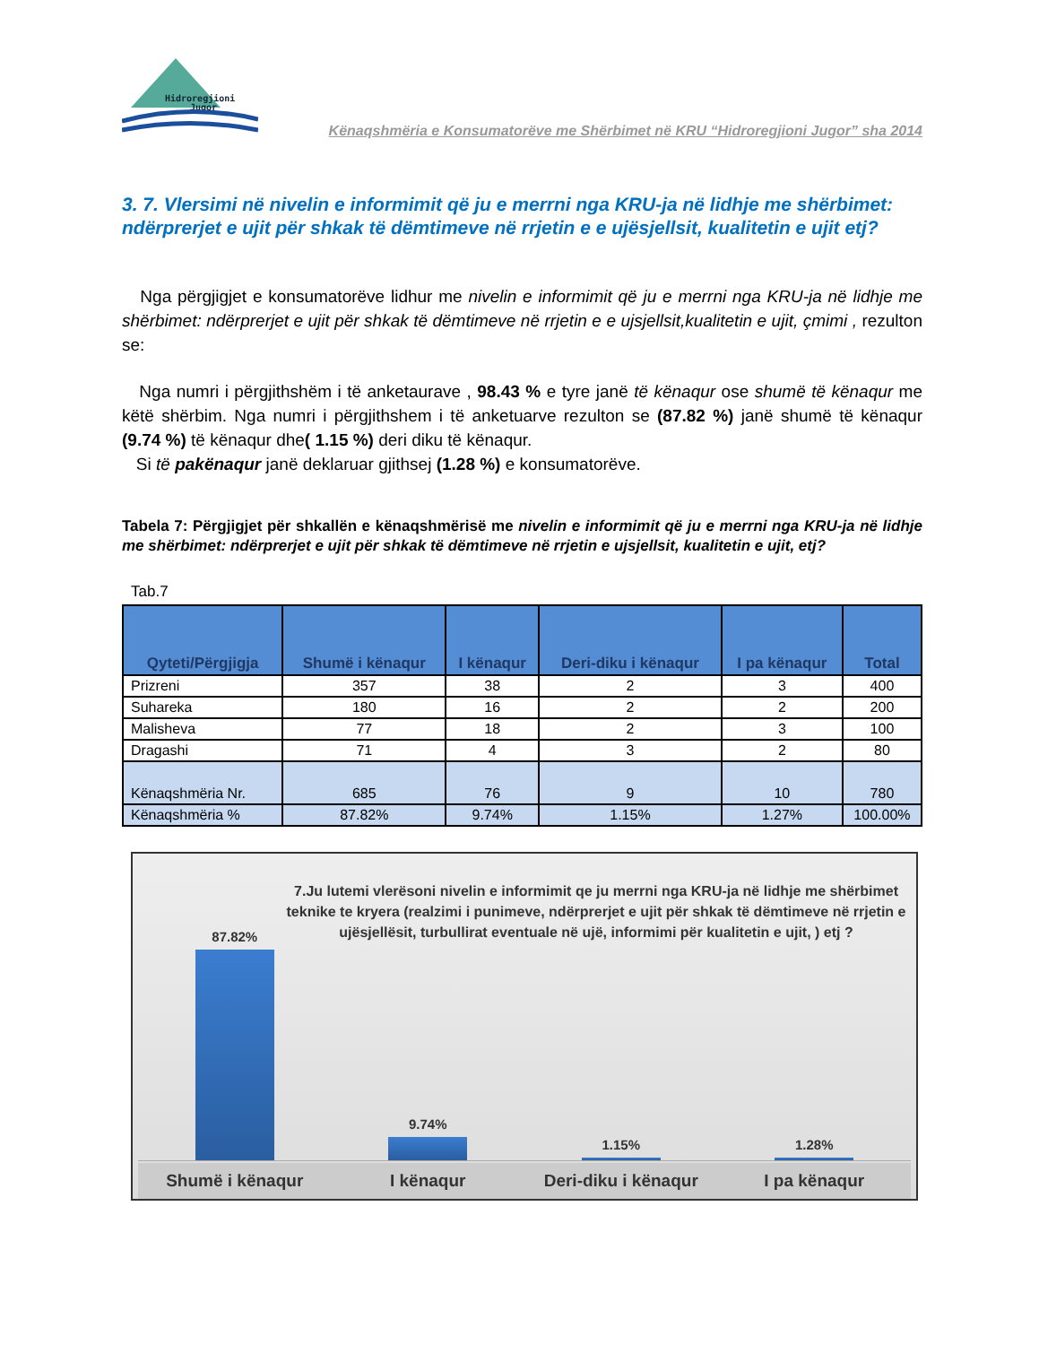Hidroregjioni
Jugor
Kënaqshmëria e Konsumatorëve me Shërbimet në KRU “Hidroregjioni Jugor” sha 2014
3. 7. Vlersimi në nivelin e informimit që ju e merrni nga KRU-ja në lidhje me shërbimet: ndërprerjet e ujit për shkak të dëmtimeve në rrjetin e e ujësjellsit, kualitetin e ujit etj?
Nga përgjigjet e konsumatorëve lidhur me nivelin e informimit që ju e merrni nga KRU-ja në lidhje me shërbimet: ndërprerjet e ujit për shkak të dëmtimeve në rrjetin e e ujsjellsit,kualitetin e ujit, çmimi , rezulton se:
Nga numri i përgjithshëm i të anketaurave , 98.43 % e tyre janë të kënaqur ose shumë të kënaqur me këtë shërbim. Nga numri i përgjithshem i të anketuarve rezulton se (87.82 %) janë shumë të kënaqur (9.74 %) të kënaqur dhe( 1.15 %) deri diku të kënaqur.
Si të pakënaqur janë deklaruar gjithsej (1.28 %) e konsumatorëve.
Tabela 7: Përgjigjet për shkallën e kënaqshmërisë me nivelin e informimit që ju e merrni nga KRU-ja në lidhje me shërbimet: ndërprerjet e ujit për shkak të dëmtimeve në rrjetin e ujsjellsit, kualitetin e ujit, etj?
Tab.7
| Qyteti/Përgjigja | Shumë i kënaqur | I kënaqur | Deri-diku i kënaqur | I pa kënaqur | Total |
| --- | --- | --- | --- | --- | --- |
| Prizreni | 357 | 38 | 2 | 3 | 400 |
| Suhareka | 180 | 16 | 2 | 2 | 200 |
| Malisheva | 77 | 18 | 2 | 3 | 100 |
| Dragashi | 71 | 4 | 3 | 2 | 80 |
| Kënaqshmëria Nr. | 685 | 76 | 9 | 10 | 780 |
| Kënaqshmëria % | 87.82% | 9.74% | 1.15% | 1.27% | 100.00% |
7.Ju lutemi vlerësoni nivelin e informimit qe ju merrni nga KRU-ja në lidhje me shërbimet teknike te kryera (realzimi i punimeve, ndërprerjet e ujit për shkak të dëmtimeve në rrjetin e ujësjellësit, turbullirat eventuale në ujë, informimi për kualitetin e ujit, ) etj ?
87.82% 9.74% 1.15% 1.28%
Shumë i kënaqur I kënaqur Deri-diku i kënaqur I pa kënaqur